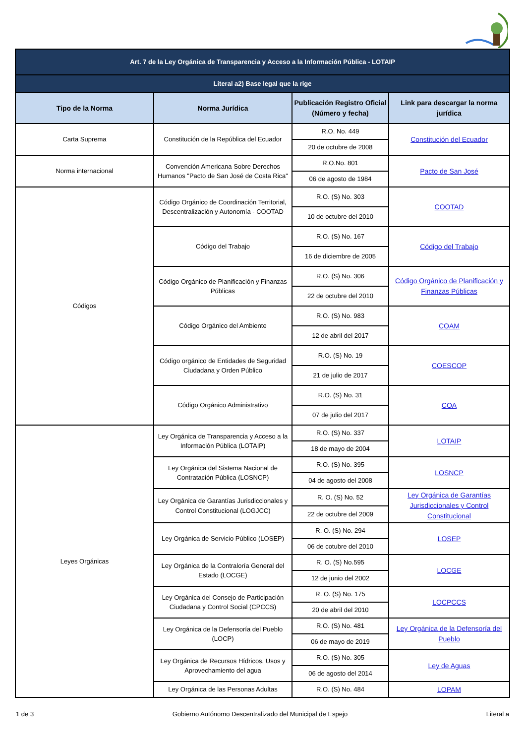| Art. 7 de la Ley Orgánica de Transparencia y Acceso a la Información Pública - LOTAIP | | | |
| Literal a2) Base legal que la rige | | | |
| Tipo de la Norma | Norma Jurídica | Publicación Registro Oficial (Número y fecha) | Link para descargar la norma jurídica |
| Carta Suprema | Constitución de la República del Ecuador | R.O. No. 449 | Constitución del Ecuador |
| | | 20 de octubre de 2008 | |
| Norma internacional | Convención Americana Sobre Derechos Humanos "Pacto de San José de Costa Rica" | R.O.No. 801 | Pacto de San José |
| | | 06 de agosto de 1984 | |
| Códigos | Código Orgánico de Coordinación Territorial, Descentralización y Autonomía - COOTAD | R.O. (S) No. 303 | COOTAD |
| | | 10 de octubre del 2010 | |
| | Código del Trabajo | R.O. (S) No. 167 | Código del Trabajo |
| | | 16 de diciembre de 2005 | |
| | Código Orgánico de Planificación y Finanzas Públicas | R.O. (S) No. 306 | Código Orgánico de Planificación y Finanzas Públicas |
| | | 22 de octubre del 2010 | |
| | Código Orgánico del Ambiente | R.O. (S) No. 983 | COAM |
| | | 12 de abril del 2017 | |
| | Código orgánico de Entidades de Seguridad Ciudadana y Orden Público | R.O. (S) No. 19 | COESCOP |
| | | 21 de julio de 2017 | |
| | Código Orgánico Administrativo | R.O. (S) No. 31 | COA |
| | | 07 de julio del 2017 | |
| Leyes Orgánicas | Ley Orgánica de Transparencia y Acceso a la Información Pública (LOTAIP) | R.O. (S) No. 337 | LOTAIP |
| | | 18 de mayo de 2004 | |
| | Ley Orgánica del Sistema Nacional de Contratación Pública (LOSNCP) | R.O. (S) No. 395 | LOSNCP |
| | | 04 de agosto del 2008 | |
| | Ley Orgánica de Garantías Jurisdiccionales y Control Constitucional (LOGJCC) | R. O. (S) No. 52 | Ley Orgánica de Garantías Jurisdiccionales y Control Constitucional |
| | | 22 de octubre del 2009 | |
| | Ley Orgánica de Servicio Público (LOSEP) | R. O. (S) No. 294 | LOSEP |
| | | 06 de cotubre del 2010 | |
| | Ley Orgánica de la Contraloría General del Estado (LOCGE) | R. O. (S) No.595 | LOCGE |
| | | 12 de junio del 2002 | |
| | Ley Orgánica del Consejo de Participación Ciudadana y Control Social (CPCCS) | R. O. (S) No. 175 | LOCPCCS |
| | | 20 de abril del 2010 | |
| | Ley Orgánica de la Defensoría del Pueblo (LOCP) | R.O. (S) No. 481 | Ley Orgánica de la Defensoría del Pueblo |
| | | 06 de mayo de 2019 | |
| | Ley Orgánica de Recursos Hídricos, Usos y Aprovechamiento del agua | R.O. (S) No. 305 | Ley de Aguas |
| | | 06 de agosto del 2014 | |
| | Ley Orgánica de las Personas Adultas | R.O. (S) No. 484 | LOPAM |
1 de 3 Gobierno Autónomo Descentralizado del Municipal de Espejo Literal a